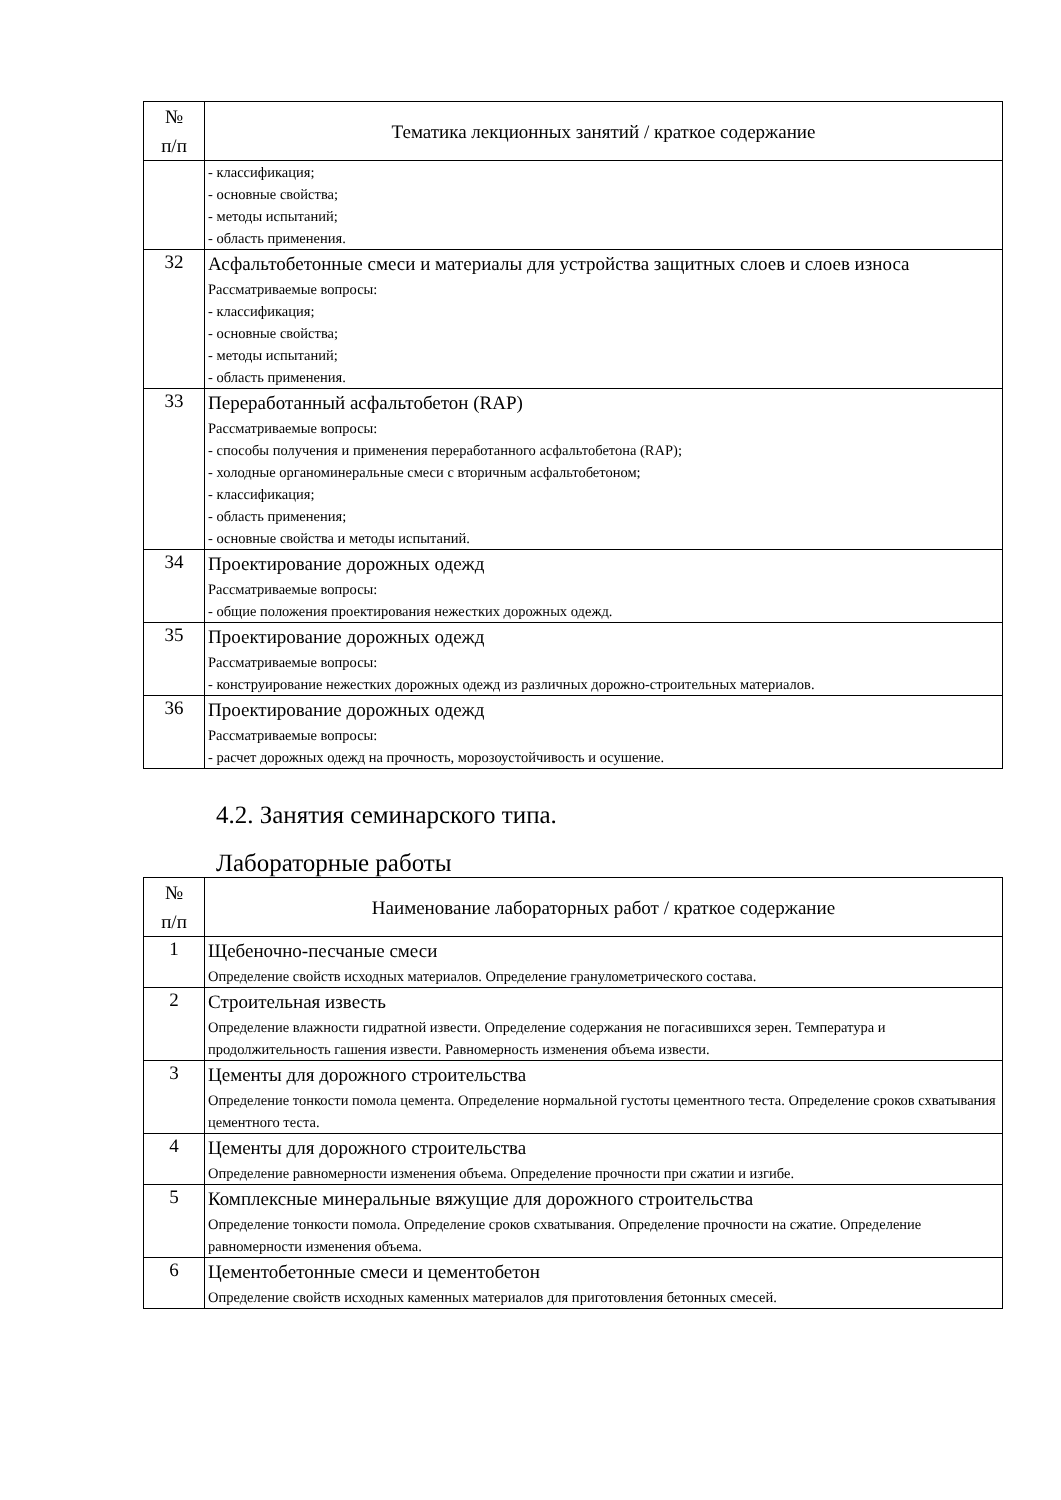| № п/п | Тематика лекционных занятий / краткое содержание |
| --- | --- |
| | - классификация; - основные свойства; - методы испытаний; - область применения. |
| 32 | Асфальтобетонные смеси и материалы для устройства защитных слоев и слоев износа Рассматриваемые вопросы: - классификация; - основные свойства; - методы испытаний; - область применения. |
| 33 | Переработанный асфальтобетон (RAP) Рассматриваемые вопросы: - способы получения и применения переработанного асфальтобетона (RAP); - холодные органоминеральные смеси с вторичным асфальтобетоном; - классификация; - область применения; - основные свойства и методы испытаний. |
| 34 | Проектирование дорожных одежд Рассматриваемые вопросы: - общие положения проектирования нежестких дорожных одежд. |
| 35 | Проектирование дорожных одежд Рассматриваемые вопросы: - конструирование нежестких дорожных одежд из различных дорожно-строительных материалов. |
| 36 | Проектирование дорожных одежд Рассматриваемые вопросы: - расчет дорожных одежд на прочность, морозоустойчивость и осушение. |
4.2. Занятия семинарского типа.
Лабораторные работы
| № п/п | Наименование лабораторных работ / краткое содержание |
| --- | --- |
| 1 | Щебеночно-песчаные смеси Определение свойств исходных материалов. Определение гранулометрического состава. |
| 2 | Строительная известь Определение влажности гидратной извести. Определение содержания не погасившихся зерен. Температура и продолжительность гашения извести. Равномерность изменения объема извести. |
| 3 | Цементы для дорожного строительства Определение тонкости помола цемента. Определение нормальной густоты цементного теста. Определение сроков схватывания цементного теста. |
| 4 | Цементы для дорожного строительства Определение равномерности изменения объема. Определение прочности при сжатии и изгибе. |
| 5 | Комплексные минеральные вяжущие для дорожного строительства Определение тонкости помола. Определение сроков схватывания. Определение прочности на сжатие. Определение равномерности изменения объема. |
| 6 | Цементобетонные смеси и цементобетон Определение свойств исходных каменных материалов для приготовления бетонных смесей. |